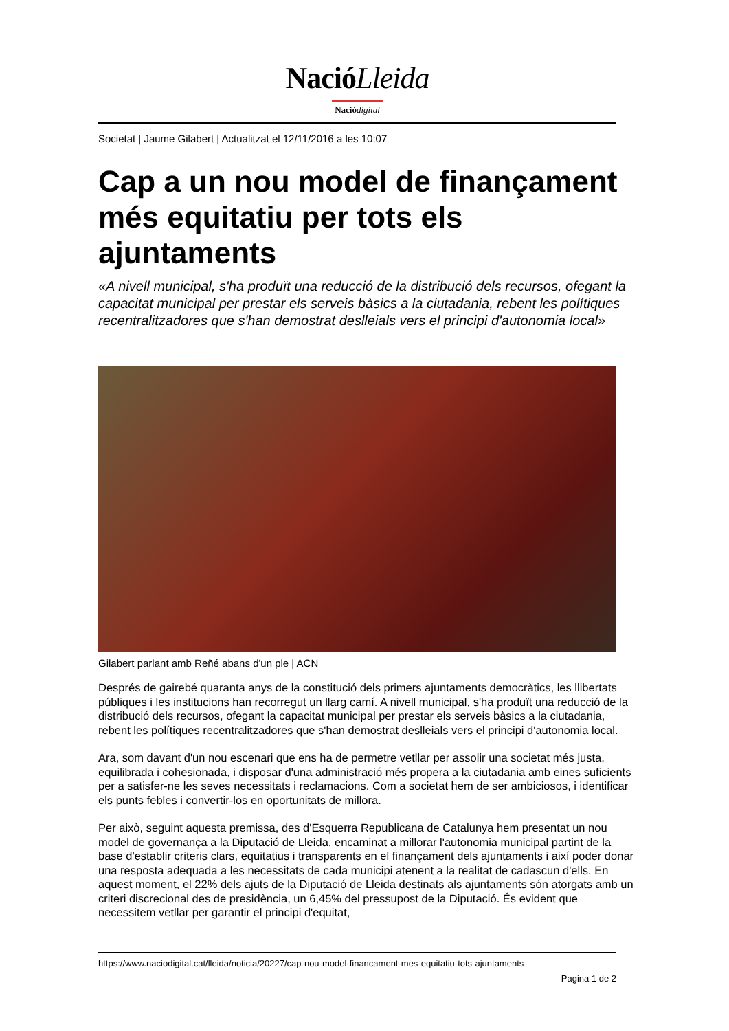NacióLleida
Naciódigital
Societat | Jaume Gilabert | Actualitzat el 12/11/2016 a les 10:07
Cap a un nou model de finançament més equitatiu per tots els ajuntaments
«A nivell municipal, s'ha produït una reducció de la distribució dels recursos, ofegant la capacitat municipal per prestar els serveis bàsics a la ciutadania, rebent les polítiques recentralitzadores que s'han demostrat deslleials vers el principi d'autonomia local»
Gilabert parlant amb Reñé abans d'un ple | ACN
Després de gairebé quaranta anys de la constitució dels primers ajuntaments democràtics, les llibertats públiques i les institucions han recorregut un llarg camí. A nivell municipal, s'ha produït una reducció de la distribució dels recursos, ofegant la capacitat municipal per prestar els serveis bàsics a la ciutadania, rebent les polítiques recentralitzadores que s'han demostrat deslleials vers el principi d'autonomia local.
Ara, som davant d'un nou escenari que ens ha de permetre vetllar per assolir una societat més justa, equilibrada i cohesionada, i disposar d'una administració més propera a la ciutadania amb eines suficients per a satisfer-ne les seves necessitats i reclamacions. Com a societat hem de ser ambiciosos, i identificar els punts febles i convertir-los en oportunitats de millora.
Per això, seguint aquesta premissa, des d'Esquerra Republicana de Catalunya hem presentat un nou model de governança a la Diputació de Lleida, encaminat a millorar l'autonomia municipal partint de la base d'establir criteris clars, equitatius i transparents en el finançament dels ajuntaments i així poder donar una resposta adequada a les necessitats de cada municipi atenent a la realitat de cadascun d'ells. En aquest moment, el 22% dels ajuts de la Diputació de Lleida destinats als ajuntaments són atorgats amb un criteri discrecional des de presidència, un 6,45% del pressupost de la Diputació. És evident que necessitem vetllar per garantir el principi d'equitat,
https://www.naciodigital.cat/lleida/noticia/20227/cap-nou-model-financament-mes-equitatiu-tots-ajuntaments
Pagina 1 de 2